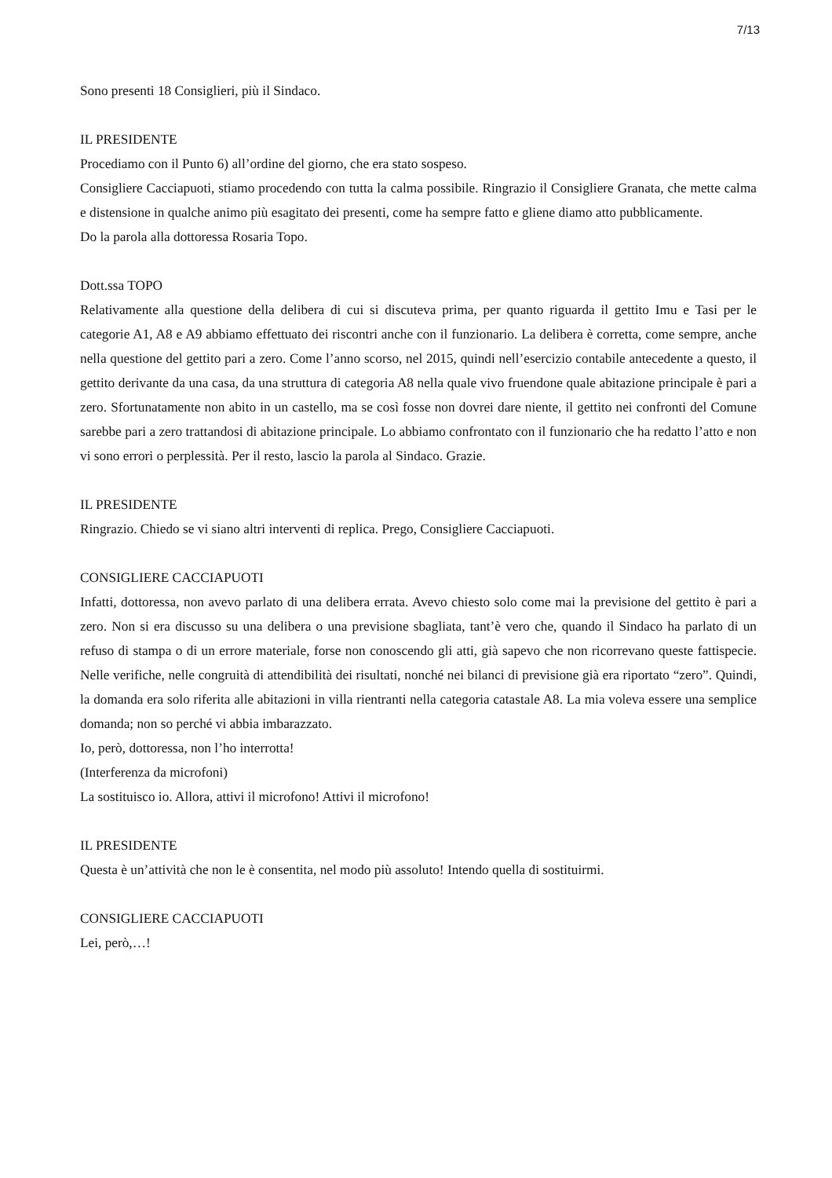7/13
Sono presenti 18 Consiglieri, più il Sindaco.
IL PRESIDENTE
Procediamo con il Punto 6) all’ordine del giorno, che era stato sospeso.
Consigliere Cacciapuoti, stiamo procedendo con tutta la calma possibile. Ringrazio il Consigliere Granata, che mette calma e distensione in qualche animo più esagitato dei presenti, come ha sempre fatto e gliene diamo atto pubblicamente.
Do la parola alla dottoressa Rosaria Topo.
Dott.ssa TOPO
Relativamente alla questione della delibera di cui si discuteva prima, per quanto riguarda il gettito Imu e Tasi per le categorie A1, A8 e A9 abbiamo effettuato dei riscontri anche con il funzionario. La delibera è corretta, come sempre, anche nella questione del gettito pari a zero. Come l’anno scorso, nel 2015, quindi nell’esercizio contabile antecedente a questo, il gettito derivante da una casa, da una struttura di categoria A8 nella quale vivo fruendone quale abitazione principale è pari a zero. Sfortunatamente non abito in un castello, ma se così fosse non dovrei dare niente, il gettito nei confronti del Comune sarebbe pari a zero trattandosi di abitazione principale. Lo abbiamo confrontato con il funzionario che ha redatto l’atto e non vi sono errori o perplessità. Per il resto, lascio la parola al Sindaco. Grazie.
IL PRESIDENTE
Ringrazio. Chiedo se vi siano altri interventi di replica. Prego, Consigliere Cacciapuoti.
CONSIGLIERE CACCIAPUOTI
Infatti, dottoressa, non avevo parlato di una delibera errata. Avevo chiesto solo come mai la previsione del gettito è pari a zero. Non si era discusso su una delibera o una previsione sbagliata, tant’è vero che, quando il Sindaco ha parlato di un refuso di stampa o di un errore materiale, forse non conoscendo gli atti, già sapevo che non ricorrevano queste fattispecie. Nelle verifiche, nelle congruità di attendibilità dei risultati, nonché nei bilanci di previsione già era riportato “zero”. Quindi, la domanda era solo riferita alle abitazioni in villa rientranti nella categoria catastale A8. La mia voleva essere una semplice domanda; non so perché vi abbia imbarazzato.
Io, però, dottoressa, non l’ho interrotta!
(Interferenza da microfoni)
La sostituisco io. Allora, attivi il microfono! Attivi il microfono!
IL PRESIDENTE
Questa è un’attività che non le è consentita, nel modo più assoluto! Intendo quella di sostituirmi.
CONSIGLIERE CACCIAPUOTI
Lei, però,…!